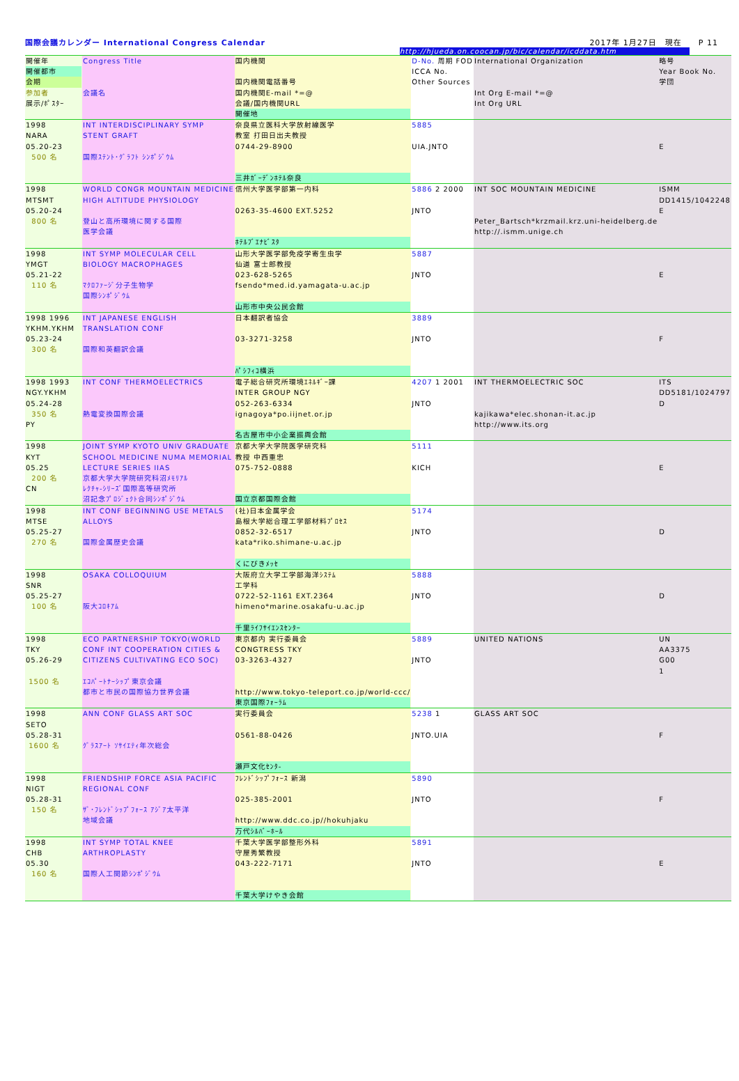国際会議カレンダー International Congress Calendar 2017年 1月27日　現在　　P 11
http://hjueda.on.coocan.jp/bic/calendar/icddata.htm
| 開催年 開催都市 会期 参加者 展示/ﾎﾟｽﾀｰ | Congress Title 会議名 | 国内機関 国内機関電話番号 国内機関E-mail *=@ 会議/国内機関URL 開催地 | D-No. 周期 FOD ICCA No. Other Sources | International Organization Int Org E-mail *=@ Int Org URL | 略号 Year Book No. 学団 |
| 1998 NARA 05.20-23 500 名 | INT INTERDISCIPLINARY SYMP STENT GRAFT 国際ｽﾃﾝﾄ･ｸﾞﾗﾌﾄ ｼﾝﾎﾟｼﾞｳﾑ | 奈良県立医科大学放射線医学 教室 打田日出夫教授 0744-29-8900 三井ｶﾞｰﾃﾞﾝﾎﾃﾙ奈良 | 5885 UIA.JNTO | | E |
| 1998 MTSMT 05.20-24 800 名 | WORLD CONGR MOUNTAIN MEDICINE HIGH ALTITUDE PHYSIOLOGY 登山と高所環境に関する国際 医学会議 | 信州大学医学部第一内科 0263-35-4600 EXT.5252 ﾎﾃﾙﾌﾞｴﾅﾋﾞｽﾀ | 5886 2 2000 JNTO | INT SOC MOUNTAIN MEDICINE Peter_Bartsch*krzmail.krz.uni-heidelberg.de http://.ismm.unige.ch | ISMM DD1415/1042248 E |
| 1998 YMGT 05.21-22 110 名 | INT SYMP MOLECULAR CELL BIOLOGY MACROPHAGES ﾏｸﾛﾌｧｰｼﾞ分子生物学 国際ｼﾝﾎﾟｼﾞｳﾑ | 山形大学医学部免疫学寄生虫学 仙道 富士郎教授 023-628-5265 fsendo*med.id.yamagata-u.ac.jp 山形市中央公民会館 | 5887 JNTO | | E |
| 1998 1996 YKHM.YKHM 05.23-24 300 名 | INT JAPANESE ENGLISH TRANSLATION CONF 国際和英翻訳会議 | 日本翻訳者協会 03-3271-3258 ﾊﾟｼﾌｨｺ横浜 | 3889 JNTO | | F |
| 1998 1993 NGY.YKHM 05.24-28 350 名 PY | INT CONF THERMOELECTRICS 熱電変換国際会議 | 電子総合研究所環境ｴﾈﾙｷﾞｰ課 INTER GROUP NGY 052-263-6334 ignagoya*po.iijnet.or.jp 名古屋市中小企業振興会館 | 4207 1 2001 JNTO | INT THERMOELECTRIC SOC kajikawa*elec.shonan-it.ac.jp http://www.its.org | ITS DD5181/1024797 D |
| 1998 KYT 05.25 200 名 CN | JOINT SYMP KYOTO UNIV GRADUATE SCHOOL MEDICINE NUMA MEMORIAL LECTURE SERIES IIAS 京都大学大学院研究科沼ﾒﾓﾘｱﾙ ﾚｸﾁｬ-ｼﾘｰｽﾞ国際高等研究所 沼記念ﾌﾟﾛｼﾞｪｸﾄ合同ｼﾝﾎﾟｼﾞｳﾑ | 京都大学大学院医学研究科 教授 中西重忠 075-752-0888 国立京都国際会館 | 5111 KICH | | E |
| 1998 MTSE 05.25-27 270 名 | INT CONF BEGINNING USE METALS ALLOYS 国際金属歴史会議 | (社)日本金属学会 島根大学総合理工学部材料ﾌﾟﾛｾｽ 0852-32-6517 kata*riko.shimane-u.ac.jp くにびきﾒｯｾ | 5174 JNTO | | D |
| 1998 SNR 05.25-27 100 名 | OSAKA COLLOQUIUM 阪大ｺﾛｷｱﾑ | 大阪府立大学工学部海洋ｼｽﾃﾑ 工学科 0722-52-1161 EXT.2364 himeno*marine.osakafu-u.ac.jp 千里ﾗｲﾌｻｲｴﾝｽｾﾝﾀｰ | 5888 JNTO | | D |
| 1998 TKY 05.26-29 1500 名 | ECO PARTNERSHIP TOKYO(WORLD CONF INT COOPERATION CITIES & CITIZENS CULTIVATING ECO SOC) ｴｺﾊﾟｰﾄﾅｰｼｯﾌﾟ東京会議 都市と市民の国際協力世界会議 | 東京都内 実行委員会 CONGTRESS TKY 03-3263-4327 http://www.tokyo-teleport.co.jp/world-ccc/ 東京国際ﾌｫｰﾗﾑ | 5889 JNTO | UNITED NATIONS | UN AA3375 G00 1 |
| 1998 SETO 05.28-31 1600 名 | ANN CONF GLASS ART SOC ｸﾞﾗｽｱｰﾄ ｿｻｲｴﾃｨ年次総会 | 実行委員会 0561-88-0426 瀬戸文化ｾﾝﾀ- | 5238 1 JNTO.UIA | GLASS ART SOC | F |
| 1998 NIGT 05.28-31 150 名 | FRIENDSHIP FORCE ASIA PACIFIC REGIONAL CONF ｻﾞ･ﾌﾚﾝﾄﾞｼｯﾌﾟﾌｫｰｽ ｱｼﾞｱ太平洋 地域会議 | ﾌﾚﾝﾄﾞｼｯﾌﾟﾌｫｰｽ 新潟 025-385-2001 http://www.ddc.co.jp//hokuhjaku 万代ｼﾙﾊﾞｰﾎｰﾙ | 5890 JNTO | | F |
| 1998 CHB 05.30 160 名 | INT SYMP TOTAL KNEE ARTHROPLASTY 国際人工関節ｼﾝﾎﾟｼﾞｳﾑ | 千葉大学医学部整形外科 守屋秀繁教授 043-222-7171 千葉大学けやき会館 | 5891 JNTO | | E |